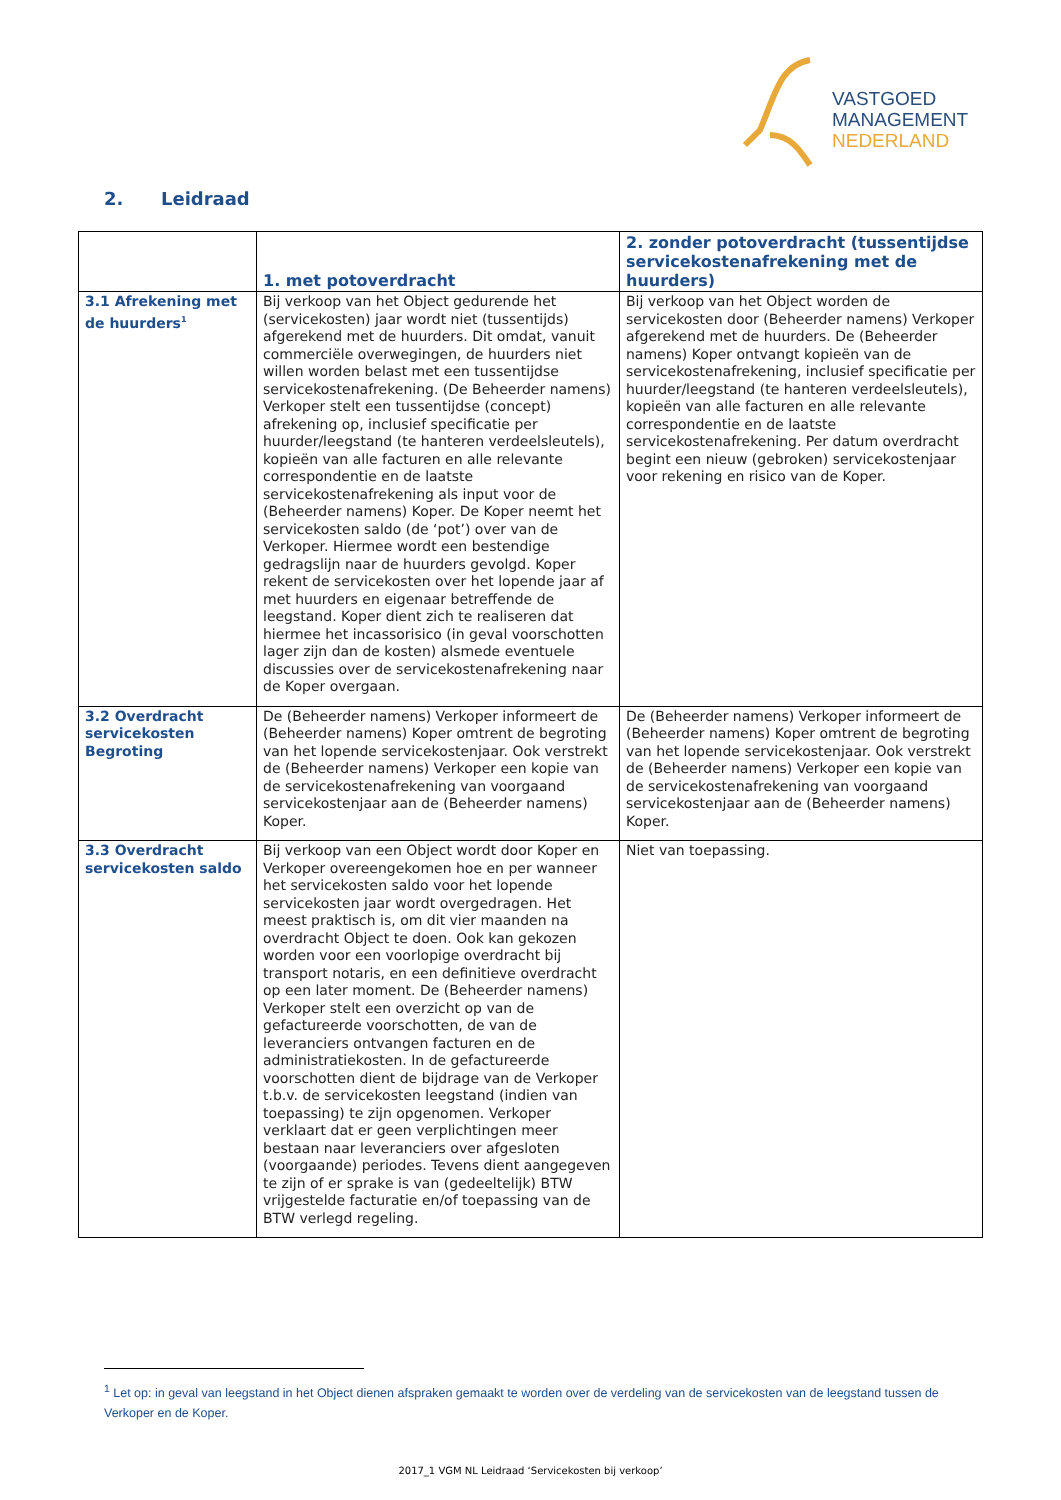VASTGOED
MANAGEMENT
NEDERLAND
2. Leidraad
| | 1. met potoverdracht | 2. zonder potoverdracht (tussentijdse servicekostenafrekening met de huurders) |
| --- | --- | --- |
| 3.1 Afrekening met de huurders<sup>1</sup> | Bij verkoop van het Object gedurende het (servicekosten) jaar wordt niet (tussentijds) afgerekend met de huurders. Dit omdat, vanuit commerciële overwegingen, de huurders niet willen worden belast met een tussentijdse servicekostenafrekening. (De Beheerder namens) Verkoper stelt een tussentijdse (concept) afrekening op, inclusief specificatie per huurder/leegstand (te hanteren verdeelsleutels), kopieën van alle facturen en alle relevante correspondentie en de laatste servicekostenafrekening als input voor de (Beheerder namens) Koper. De Koper neemt het servicekosten saldo (de ‘pot’) over van de Verkoper. Hiermee wordt een bestendige gedragslijn naar de huurders gevolgd. Koper rekent de servicekosten over het lopende jaar af met huurders en eigenaar betreffende de leegstand. Koper dient zich te realiseren dat hiermee het incassorisico (in geval voorschotten lager zijn dan de kosten) alsmede eventuele discussies over de servicekostenafrekening naar de Koper overgaan. | Bij verkoop van het Object worden de servicekosten door (Beheerder namens) Verkoper afgerekend met de huurders. De (Beheerder namens) Koper ontvangt kopieën van de servicekostenafrekening, inclusief specificatie per huurder/leegstand (te hanteren verdeelsleutels), kopieën van alle facturen en alle relevante correspondentie en de laatste servicekostenafrekening. Per datum overdracht begint een nieuw (gebroken) servicekostenjaar voor rekening en risico van de Koper. |
| 3.2 Overdracht servicekosten Begroting | De (Beheerder namens) Verkoper informeert de (Beheerder namens) Koper omtrent de begroting van het lopende servicekostenjaar. Ook verstrekt de (Beheerder namens) Verkoper een kopie van de servicekostenafrekening van voorgaand servicekostenjaar aan de (Beheerder namens) Koper. | De (Beheerder namens) Verkoper informeert de (Beheerder namens) Koper omtrent de begroting van het lopende servicekostenjaar. Ook verstrekt de (Beheerder namens) Verkoper een kopie van de servicekostenafrekening van voorgaand servicekostenjaar aan de (Beheerder namens) Koper. |
| 3.3 Overdracht servicekosten saldo | Bij verkoop van een Object wordt door Koper en Verkoper overeengekomen hoe en per wanneer het servicekosten saldo voor het lopende servicekosten jaar wordt overgedragen. Het meest praktisch is, om dit vier maanden na overdracht Object te doen. Ook kan gekozen worden voor een voorlopige overdracht bij transport notaris, en een definitieve overdracht op een later moment. De (Beheerder namens) Verkoper stelt een overzicht op van de gefactureerde voorschotten, de van de leveranciers ontvangen facturen en de administratiekosten. In de gefactureerde voorschotten dient de bijdrage van de Verkoper t.b.v. de servicekosten leegstand (indien van toepassing) te zijn opgenomen. Verkoper verklaart dat er geen verplichtingen meer bestaan naar leveranciers over afgesloten (voorgaande) periodes. Tevens dient aangegeven te zijn of er sprake is van (gedeeltelijk) BTW vrijgestelde facturatie en/of toepassing van de BTW verlegd regeling. | Niet van toepassing. |
<sup>1</sup> Let op: in geval van leegstand in het Object dienen afspraken gemaakt te worden over de verdeling van de servicekosten van de leegstand tussen de Verkoper en de Koper.
2017_1 VGM NL Leidraad ‘Servicekosten bij verkoop’